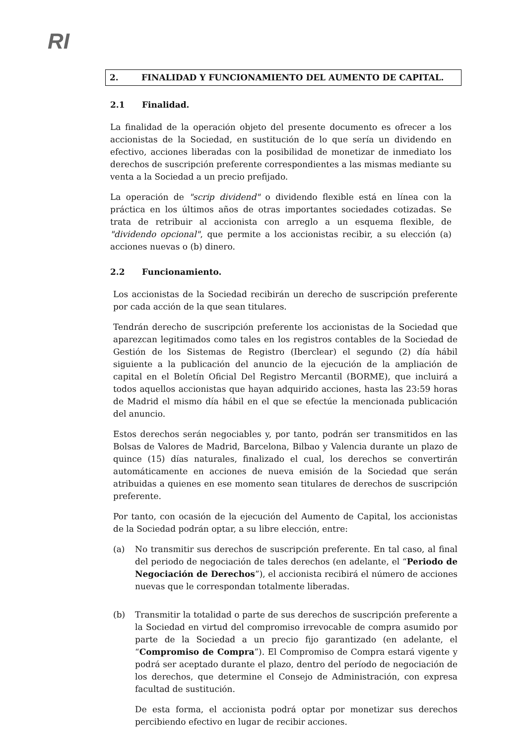RI
2. FINALIDAD Y FUNCIONAMIENTO DEL AUMENTO DE CAPITAL.
2.1 Finalidad.
La finalidad de la operación objeto del presente documento es ofrecer a los accionistas de la Sociedad, en sustitución de lo que sería un dividendo en efectivo, acciones liberadas con la posibilidad de monetizar de inmediato los derechos de suscripción preferente correspondientes a las mismas mediante su venta a la Sociedad a un precio prefijado.
La operación de "scrip dividend" o dividendo flexible está en línea con la práctica en los últimos años de otras importantes sociedades cotizadas. Se trata de retribuir al accionista con arreglo a un esquema flexible, de "dividendo opcional", que permite a los accionistas recibir, a su elección (a) acciones nuevas o (b) dinero.
2.2 Funcionamiento.
Los accionistas de la Sociedad recibirán un derecho de suscripción preferente por cada acción de la que sean titulares.
Tendrán derecho de suscripción preferente los accionistas de la Sociedad que aparezcan legitimados como tales en los registros contables de la Sociedad de Gestión de los Sistemas de Registro (Iberclear) el segundo (2) día hábil siguiente a la publicación del anuncio de la ejecución de la ampliación de capital en el Boletín Oficial Del Registro Mercantil (BORME), que incluirá a todos aquellos accionistas que hayan adquirido acciones, hasta las 23:59 horas de Madrid el mismo día hábil en el que se efectúe la mencionada publicación del anuncio.
Estos derechos serán negociables y, por tanto, podrán ser transmitidos en las Bolsas de Valores de Madrid, Barcelona, Bilbao y Valencia durante un plazo de quince (15) días naturales, finalizado el cual, los derechos se convertirán automáticamente en acciones de nueva emisión de la Sociedad que serán atribuidas a quienes en ese momento sean titulares de derechos de suscripción preferente.
Por tanto, con ocasión de la ejecución del Aumento de Capital, los accionistas de la Sociedad podrán optar, a su libre elección, entre:
(a) No transmitir sus derechos de suscripción preferente. En tal caso, al final del periodo de negociación de tales derechos (en adelante, el “Periodo de Negociación de Derechos”), el accionista recibirá el número de acciones nuevas que le correspondan totalmente liberadas.
(b) Transmitir la totalidad o parte de sus derechos de suscripción preferente a la Sociedad en virtud del compromiso irrevocable de compra asumido por parte de la Sociedad a un precio fijo garantizado (en adelante, el “Compromiso de Compra”). El Compromiso de Compra estará vigente y podrá ser aceptado durante el plazo, dentro del período de negociación de los derechos, que determine el Consejo de Administración, con expresa facultad de sustitución.
De esta forma, el accionista podrá optar por monetizar sus derechos percibiendo efectivo en lugar de recibir acciones.